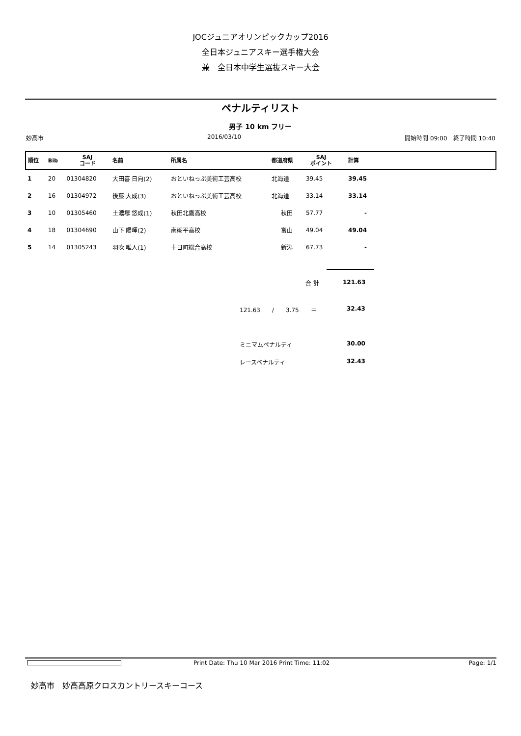JOCジュニアオリンピックカップ2016
全日本ジュニアスキー選手権大会
兼　全日本中学生選抜スキー大会
ペナルティリスト
男子 10 km フリー
妙高市 2016/03/10 開始時間 09:00　終了時間 10:40
| 順位 | Bib | SAJ コード | 名前 | 所属名 | 都道府県 | SAJ ポイント | 計算 | |
| --- | --- | --- | --- | --- | --- | --- | --- | --- |
| 1 | 20 | 01304820 | 大田喜 日向(2) | おといねっぷ美術工芸高校 | 北海道 | 39.45 | 39.45 | |
| 2 | 16 | 01304972 | 後藤 大成(3) | おといねっぷ美術工芸高校 | 北海道 | 33.14 | 33.14 | |
| 3 | 10 | 01305460 | 土濃塚 悠成(1) | 秋田北鷹高校 | 秋田 | 57.77 | - | |
| 4 | 18 | 01304690 | 山下 陽暉(2) | 南砺平高校 | 富山 | 49.04 | 49.04 | |
| 5 | 14 | 01305243 | 羽吹 唯人(1) | 十日町総合高校 | 新潟 | 67.73 | - | |
合 計 121.63
121.63　　/　　3.75　　＝ 32.43
ミニマムペナルティ 30.00
レースペナルティ 32.43
Print Date: Thu 10 Mar 2016 Print Time: 11:02
Page: 1/1
妙高市　妙高高原クロスカントリースキーコース